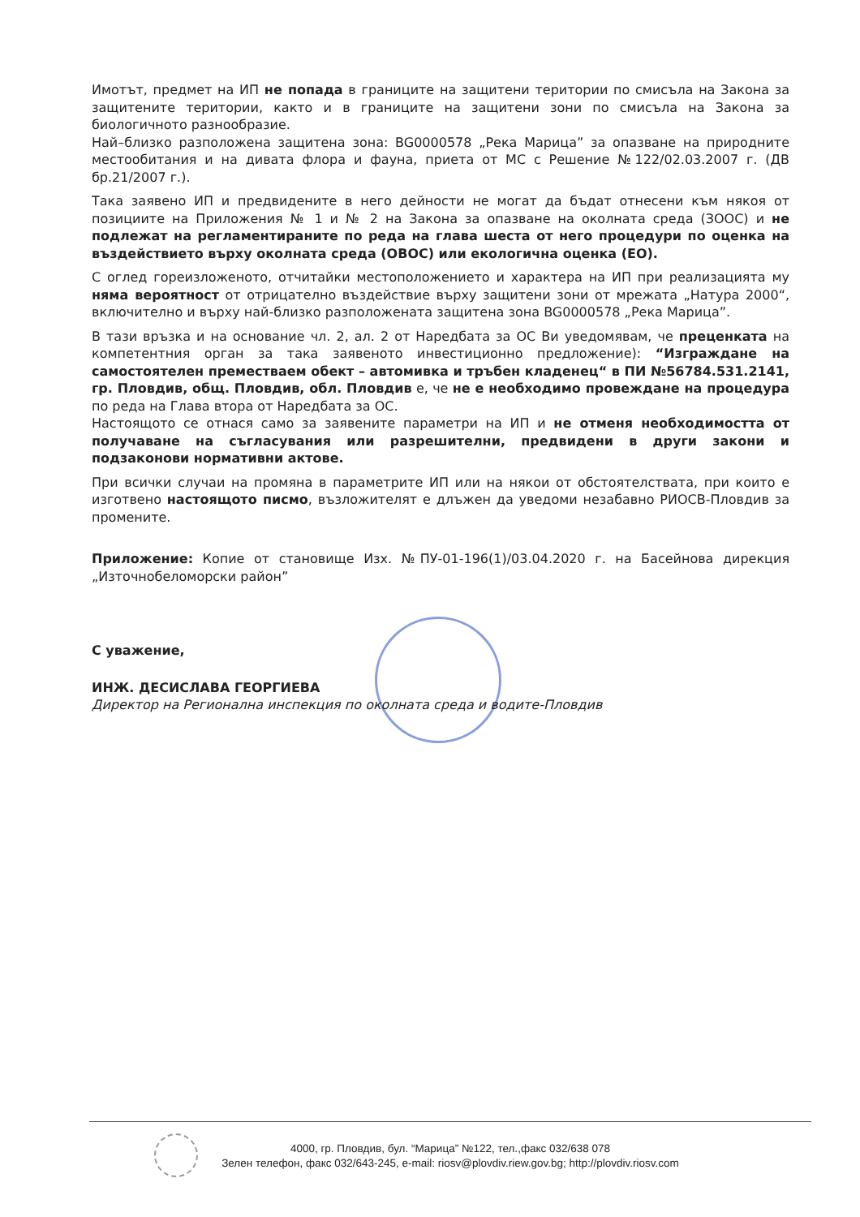Имотът, предмет на ИП не попада в границите на защитени територии по смисъла на Закона за защитените територии, както и в границите на защитени зони по смисъла на Закона за биологичното разнообразие.
Най–близко разположена защитена зона: BG0000578 „Река Марица” за опазване на природните местообитания и на дивата флора и фауна, приета от МС с Решение №122/02.03.2007 г. (ДВ бр.21/2007 г.).
Така заявено ИП и предвидените в него дейности не могат да бъдат отнесени към някоя от позициите на Приложения № 1 и № 2 на Закона за опазване на околната среда (ЗООС) и не подлежат на регламентираните по реда на глава шеста от него процедури по оценка на въздействието върху околната среда (ОВОС) или екологична оценка (ЕО).
С оглед гореизложеното, отчитайки местоположението и характера на ИП при реализацията му няма вероятност от отрицателно въздействие върху защитени зони от мрежата „Натура 2000“, включително и върху най-близко разположената защитена зона BG0000578 „Река Марица”.
В тази връзка и на основание чл. 2, ал. 2 от Наредбата за ОС Ви уведомявам, че преценката на компетентния орган за така заявеното инвестиционно предложение): “Изграждане на самостоятелен преместваем обект – автомивка и тръбен кладенец“ в ПИ №56784.531.2141, гр. Пловдив, общ. Пловдив, обл. Пловдив е, че не е необходимо провеждане на процедура по реда на Глава втора от Наредбата за ОС.
Настоящото се отнася само за заявените параметри на ИП и не отменя необходимостта от получаване на съгласувания или разрешителни, предвидени в други закони и подзаконови нормативни актове.
При всички случаи на промяна в параметрите ИП или на някои от обстоятелствата, при които е изготвено настоящото писмо, възложителят е длъжен да уведоми незабавно РИОСВ-Пловдив за промените.
Приложение: Копие от становище Изх. №ПУ-01-196(1)/03.04.2020 г. на Басейнова дирекция „Източнобеломорски район”
С уважение,
ИНЖ. ДЕСИСЛАВА ГЕОРГИЕВА
Директор на Регионална инспекция по околната среда и водите-Пловдив
4000, гр. Пловдив, бул. “Марица” №122, тел.,факс 032/638 078
Зелен телефон, факс 032/643-245, e-mail: riosv@plovdiv.riew.gov.bg; http://plovdiv.riosv.com